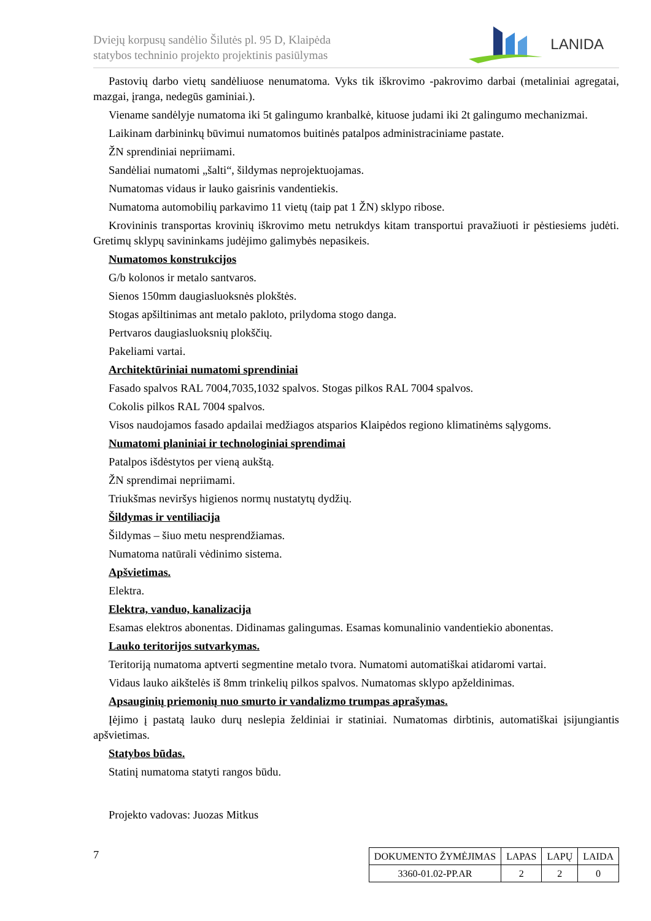Dviejų korpusų sandėlio Šilutės pl. 95 D, Klaipėda
statybos techninio projekto projektinis pasiūlymas
LANIDA
Pastovių darbo vietų sandėliuose nenumatoma. Vyks tik iškrovimo -pakrovimo darbai (metaliniai agregatai, mazgai, įranga, nedegūs gaminiai.).
Viename sandėlyje numatoma iki 5t galingumo kranbalkė, kituose judami iki 2t galingumo mechanizmai.
Laikinam darbininkų būvimui numatomos buitinės patalpos administraciniame pastate.
ŽN sprendiniai nepriimami.
Sandėliai numatomi „šalti“, šildymas neprojektuojamas.
Numatomas vidaus ir lauko gaisrinis vandentiekis.
Numatoma automobilių parkavimo 11 vietų (taip pat 1 ŽN) sklypo ribose.
Krovininis transportas krovinių iškrovimo metu netrukdys kitam transportui pravažiuoti ir pėstiesiems judėti. Gretimų sklypų savininkams judėjimo galimybės nepasikeis.
Numatomos konstrukcijos
G/b kolonos ir metalo santvaros.
Sienos 150mm daugiasluoksnės plokštės.
Stogas apšiltinimas ant metalo pakloto, prilydoma stogo danga.
Pertvaros daugiasluoksnių plokščių.
Pakeliami vartai.
Architektūriniai numatomi sprendiniai
Fasado spalvos RAL 7004,7035,1032 spalvos. Stogas pilkos RAL 7004 spalvos.
Cokolis pilkos RAL 7004 spalvos.
Visos naudojamos fasado apdailai medžiagos atsparios Klaipėdos regiono klimatinėms sąlygoms.
Numatomi planiniai ir technologiniai sprendimai
Patalpos išdėstytos per vieną aukštą.
ŽN sprendimai nepriimami.
Triukšmas neviršys higienos normų nustatytų dydžių.
Šildymas ir ventiliacija
Šildymas – šiuo metu nesprendžiamas.
Numatoma natūrali vėdinimo sistema.
Apšvietimas.
Elektra.
Elektra, vanduo, kanalizacija
Esamas elektros abonentas. Didinamas galingumas. Esamas komunalinio vandentiekio abonentas.
Lauko teritorijos sutvarkymas.
Teritoriją numatoma aptverti segmentine metalo tvora. Numatomi automatiškai atidaromi vartai.
Vidaus lauko aikštelės iš 8mm trinkelių pilkos spalvos. Numatomas sklypo apželdinimas.
Apsauginių priemonių nuo smurto ir vandalizmo trumpas aprašymas.
Įėjimo į pastatą lauko durų neslepia želdiniai ir statiniai. Numatomas dirbtinis, automatiškai įsijungiantis apšvietimas.
Statybos būdas.
Statinį numatoma statyti rangos būdu.
Projekto vadovas: Juozas Mitkus
7
| DOKUMENTO ŽYMĖJIMAS | LAPAS | LAPŲ | LAIDA |
| 3360-01.02-PP.AR | 2 | 2 | 0 |